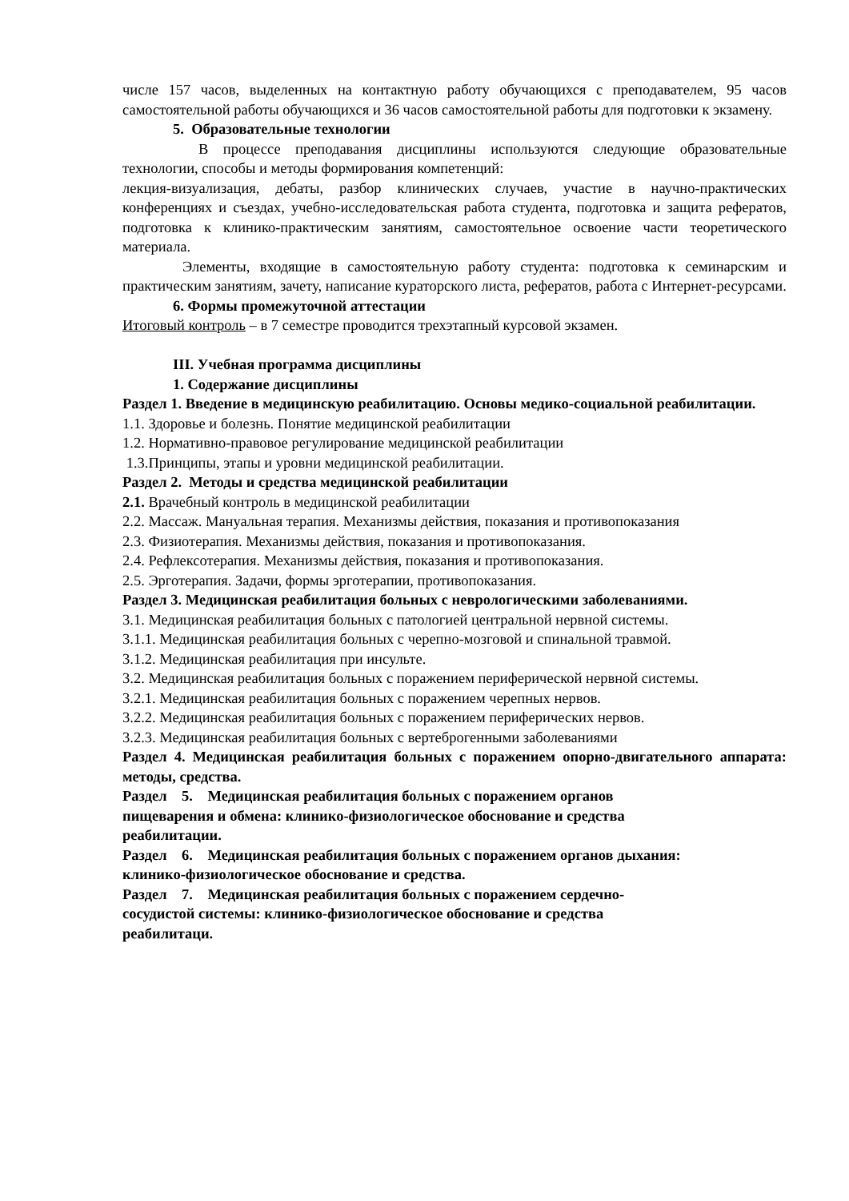числе 157 часов, выделенных на контактную работу обучающихся с преподавателем, 95 часов самостоятельной работы обучающихся и 36 часов самостоятельной работы для подготовки к экзамену.
5. Образовательные технологии
В процессе преподавания дисциплины используются следующие образовательные технологии, способы и методы формирования компетенций:
лекция-визуализация, дебаты, разбор клинических случаев, участие в научно-практических конференциях и съездах, учебно-исследовательская работа студента, подготовка и защита рефератов, подготовка к клинико-практическим занятиям, самостоятельное освоение части теоретического материала.
Элементы, входящие в самостоятельную работу студента: подготовка к семинарским и практическим занятиям, зачету, написание кураторского листа, рефератов, работа с Интернет-ресурсами.
6. Формы промежуточной аттестации
Итоговый контроль – в 7 семестре проводится трехэтапный курсовой экзамен.
III. Учебная программа дисциплины
1. Содержание дисциплины
Раздел 1. Введение в медицинскую реабилитацию. Основы медико-социальной реабилитации.
1.1. Здоровье и болезнь. Понятие медицинской реабилитации
1.2. Нормативно-правовое регулирование медицинской реабилитации
1.3.Принципы, этапы и уровни медицинской реабилитации.
Раздел 2. Методы и средства медицинской реабилитации
2.1. Врачебный контроль в медицинской реабилитации
2.2. Массаж. Мануальная терапия. Механизмы действия, показания и противопоказания
2.3. Физиотерапия. Механизмы действия, показания и противопоказания.
2.4. Рефлексотерапия. Механизмы действия, показания и противопоказания.
2.5. Эрготерапия. Задачи, формы эрготерапии, противопоказания.
Раздел 3. Медицинская реабилитация больных с неврологическими заболеваниями.
3.1. Медицинская реабилитация больных с патологией центральной нервной системы.
3.1.1. Медицинская реабилитация больных с черепно-мозговой и спинальной травмой.
3.1.2. Медицинская реабилитация при инсульте.
3.2. Медицинская реабилитация больных с поражением периферической нервной системы.
3.2.1. Медицинская реабилитация больных с поражением черепных нервов.
3.2.2. Медицинская реабилитация больных с поражением периферических нервов.
3.2.3. Медицинская реабилитация больных с вертеброгенными заболеваниями
Раздел 4. Медицинская реабилитация больных с поражением опорно-двигательного аппарата: методы, средства.
Раздел 5. Медицинская реабилитация больных с поражением органов
пищеварения и обмена: клинико-физиологическое обоснование и средства
реабилитации.
Раздел 6. Медицинская реабилитация больных с поражением органов дыхания:
клинико-физиологическое обоснование и средства.
Раздел 7. Медицинская реабилитация больных с поражением сердечно-
сосудистой системы: клинико-физиологическое обоснование и средства
реабилитаци.